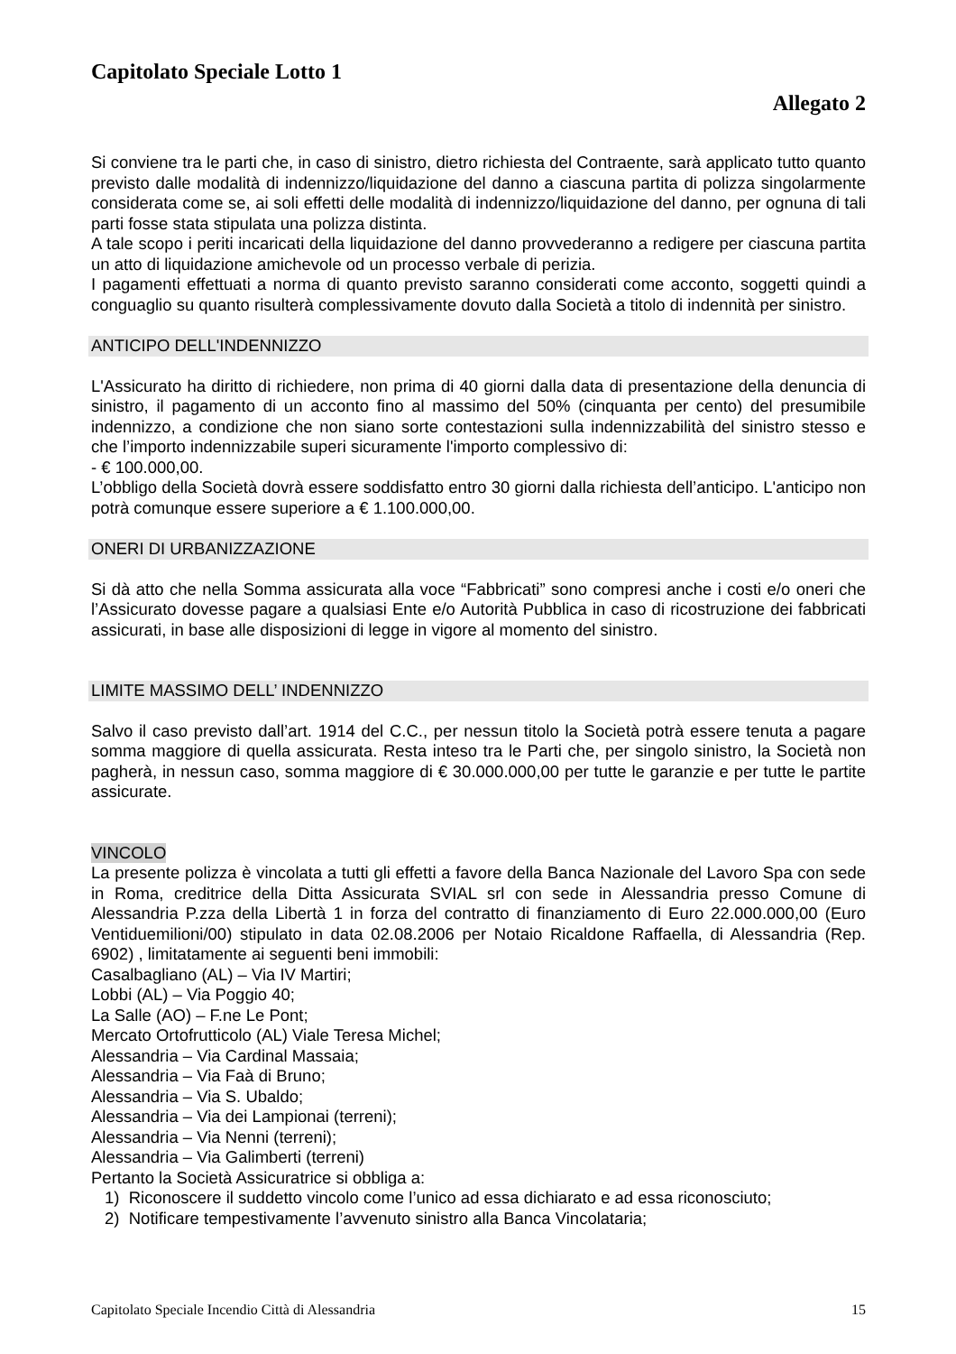Capitolato Speciale Lotto 1
Allegato 2
Si conviene tra le parti che, in caso di sinistro, dietro richiesta del Contraente, sarà applicato tutto quanto previsto dalle modalità di indennizzo/liquidazione del danno a ciascuna partita di polizza singolarmente considerata come se, ai soli effetti delle modalità di indennizzo/liquidazione del danno, per ognuna di tali parti fosse stata stipulata una polizza distinta.
A tale scopo i periti incaricati della liquidazione del danno provvederanno a redigere per ciascuna partita un atto di liquidazione amichevole od un processo verbale di perizia.
I pagamenti effettuati a norma di quanto previsto saranno considerati come acconto, soggetti quindi a conguaglio su quanto risulterà complessivamente dovuto dalla Società a titolo di indennità per sinistro.
ANTICIPO DELL'INDENNIZZO
L'Assicurato ha diritto di richiedere, non prima di 40 giorni dalla data di presentazione della denuncia di sinistro, il pagamento di un acconto fino al massimo del 50% (cinquanta per cento) del presumibile indennizzo, a condizione che non siano sorte contestazioni sulla indennizzabilità del sinistro stesso e che l’importo indennizzabile superi sicuramente l'importo complessivo di:
- € 100.000,00.
L’obbligo della Società dovrà essere soddisfatto entro 30 giorni dalla richiesta dell’anticipo. L'anticipo non potrà comunque essere superiore a € 1.100.000,00.
ONERI DI URBANIZZAZIONE
Si dà atto che nella Somma assicurata alla voce “Fabbricati” sono compresi anche i costi e/o oneri che l’Assicurato dovesse pagare a qualsiasi Ente e/o Autorità Pubblica in caso di ricostruzione dei fabbricati assicurati, in base alle disposizioni di legge in vigore al momento del sinistro.
LIMITE MASSIMO DELL’ INDENNIZZO
Salvo il caso previsto dall’art. 1914 del C.C., per nessun titolo la Società potrà essere tenuta a pagare somma maggiore di quella assicurata. Resta inteso tra le Parti che, per singolo sinistro, la Società non pagherà, in nessun caso, somma maggiore di € 30.000.000,00 per tutte le garanzie e per tutte le partite assicurate.
VINCOLO
La presente polizza è vincolata a tutti gli effetti a favore della Banca Nazionale del Lavoro Spa con sede in Roma, creditrice della Ditta Assicurata SVIAL srl con sede in Alessandria presso Comune di Alessandria P.zza della Libertà 1 in forza del contratto di finanziamento di Euro 22.000.000,00 (Euro Ventiduemilioni/00) stipulato in data 02.08.2006 per Notaio Ricaldone Raffaella, di Alessandria (Rep. 6902) , limitatamente ai seguenti beni immobili:
Casalbagliano (AL) – Via IV Martiri;
Lobbi (AL) – Via Poggio 40;
La Salle (AO) – F.ne Le Pont;
Mercato Ortofrutticolo (AL) Viale Teresa Michel;
Alessandria – Via Cardinal Massaia;
Alessandria – Via Faà di Bruno;
Alessandria – Via S. Ubaldo;
Alessandria – Via dei Lampionai (terreni);
Alessandria – Via Nenni (terreni);
Alessandria – Via Galimberti (terreni)
Pertanto la Società Assicuratrice si obbliga a:
1) Riconoscere il suddetto vincolo come l’unico ad essa dichiarato e ad essa riconosciuto;
2) Notificare tempestivamente l’avvenuto sinistro alla Banca Vincolataria;
Capitolato Speciale Incendio Città di Alessandria 15